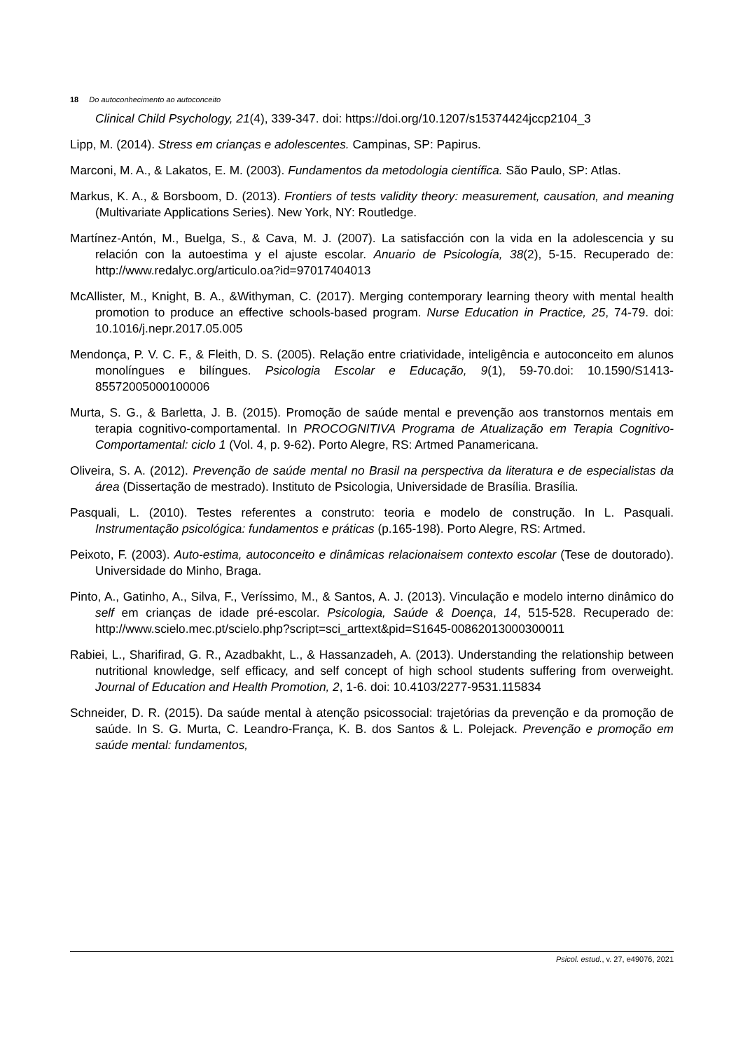18 Do autoconhecimento ao autoconceito
Clinical Child Psychology, 21(4), 339-347. doi: https://doi.org/10.1207/s15374424jccp2104_3
Lipp, M. (2014). Stress em crianças e adolescentes. Campinas, SP: Papirus.
Marconi, M. A., & Lakatos, E. M. (2003). Fundamentos da metodologia científica. São Paulo, SP: Atlas.
Markus, K. A., & Borsboom, D. (2013). Frontiers of tests validity theory: measurement, causation, and meaning (Multivariate Applications Series). New York, NY: Routledge.
Martínez-Antón, M., Buelga, S., & Cava, M. J. (2007). La satisfacción con la vida en la adolescencia y su relación con la autoestima y el ajuste escolar. Anuario de Psicología, 38(2), 5-15. Recuperado de: http://www.redalyc.org/articulo.oa?id=97017404013
McAllister, M., Knight, B. A., &Withyman, C. (2017). Merging contemporary learning theory with mental health promotion to produce an effective schools-based program. Nurse Education in Practice, 25, 74-79. doi: 10.1016/j.nepr.2017.05.005
Mendonça, P. V. C. F., & Fleith, D. S. (2005). Relação entre criatividade, inteligência e autoconceito em alunos monolíngues e bilíngues. Psicologia Escolar e Educação, 9(1), 59-70.doi: 10.1590/S1413-85572005000100006
Murta, S. G., & Barletta, J. B. (2015). Promoção de saúde mental e prevenção aos transtornos mentais em terapia cognitivo-comportamental. In PROCOGNITIVA Programa de Atualização em Terapia Cognitivo-Comportamental: ciclo 1 (Vol. 4, p. 9-62). Porto Alegre, RS: Artmed Panamericana.
Oliveira, S. A. (2012). Prevenção de saúde mental no Brasil na perspectiva da literatura e de especialistas da área (Dissertação de mestrado). Instituto de Psicologia, Universidade de Brasília. Brasília.
Pasquali, L. (2010). Testes referentes a construto: teoria e modelo de construção. In L. Pasquali. Instrumentação psicológica: fundamentos e práticas (p.165-198). Porto Alegre, RS: Artmed.
Peixoto, F. (2003). Auto-estima, autoconceito e dinâmicas relacionaisem contexto escolar (Tese de doutorado). Universidade do Minho, Braga.
Pinto, A., Gatinho, A., Silva, F., Veríssimo, M., & Santos, A. J. (2013). Vinculação e modelo interno dinâmico do self em crianças de idade pré-escolar. Psicologia, Saúde & Doença, 14, 515-528. Recuperado de: http://www.scielo.mec.pt/scielo.php?script=sci_arttext&pid=S1645-00862013000300011
Rabiei, L., Sharifirad, G. R., Azadbakht, L., & Hassanzadeh, A. (2013). Understanding the relationship between nutritional knowledge, self efficacy, and self concept of high school students suffering from overweight. Journal of Education and Health Promotion, 2, 1-6. doi: 10.4103/2277-9531.115834
Schneider, D. R. (2015). Da saúde mental à atenção psicossocial: trajetórias da prevenção e da promoção de saúde. In S. G. Murta, C. Leandro-França, K. B. dos Santos & L. Polejack. Prevenção e promoção em saúde mental: fundamentos,
Psicol. estud., v. 27, e49076, 2021